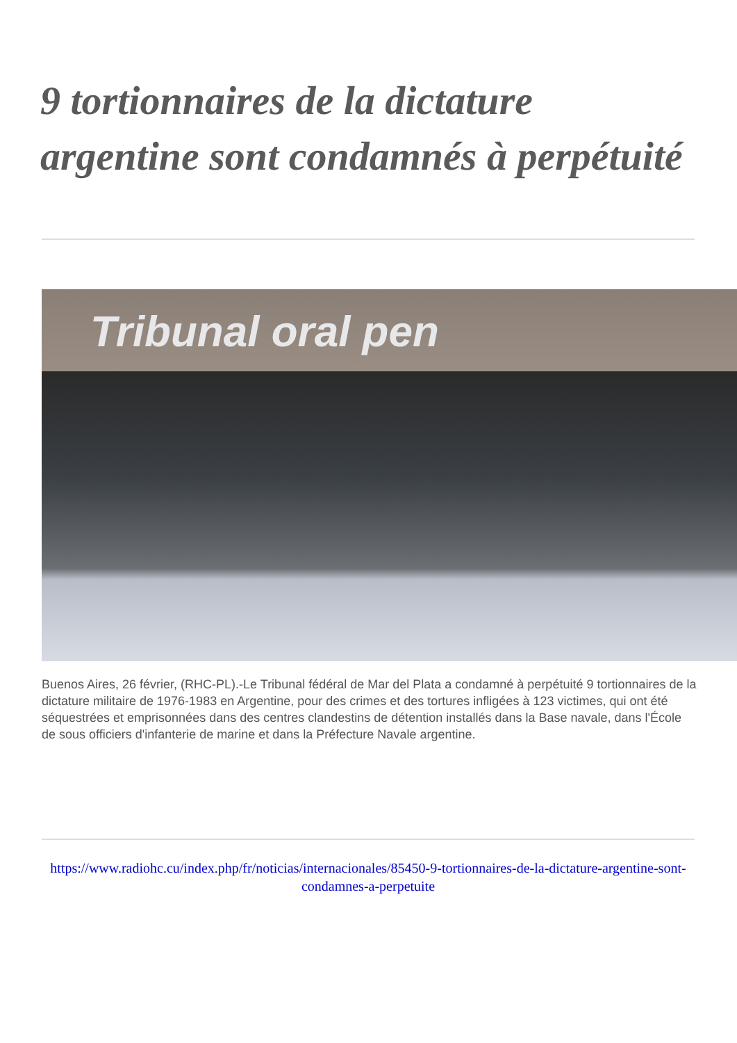9 tortionnaires de la dictature argentine sont condamnés à perpétuité
Tribunal oral pen
Buenos Aires, 26 février, (RHC-PL).-Le Tribunal fédéral de Mar del Plata a condamné à perpétuité 9 tortionnaires de la dictature militaire de 1976-1983 en Argentine, pour des crimes et des tortures infligées à 123 victimes, qui ont été séquestrées et emprisonnées dans des centres clandestins de détention installés dans la Base navale, dans l'École de sous officiers d'infanterie de marine et dans la Préfecture Navale argentine.
https://www.radiohc.cu/index.php/fr/noticias/internacionales/85450-9-tortionnaires-de-la-dictature-argentine-sont-condamnes-a-perpetuite